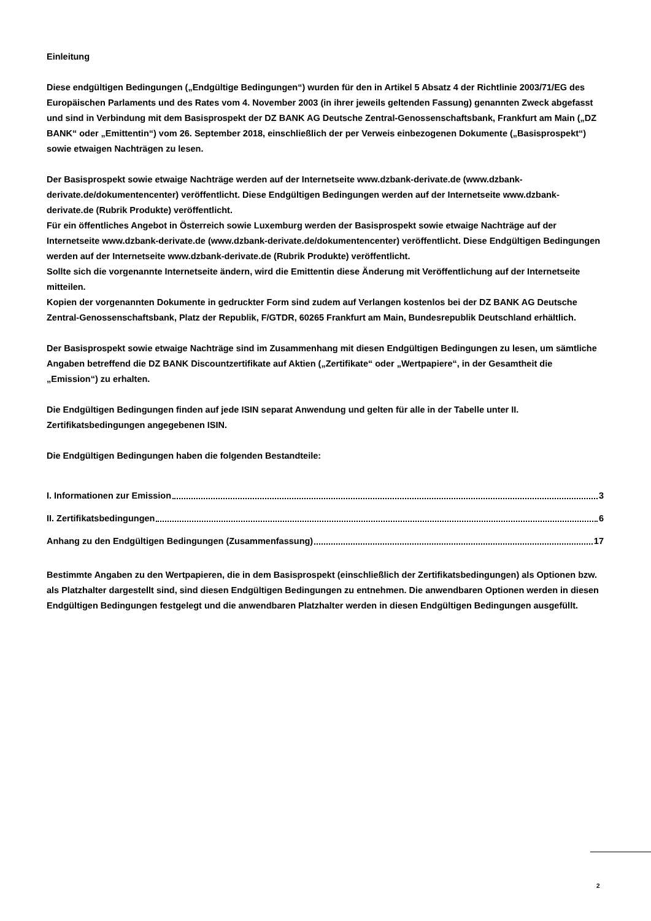Einleitung
Diese endgültigen Bedingungen („Endgültige Bedingungen“) wurden für den in Artikel 5 Absatz 4 der Richtlinie 2003/71/EG des Europäischen Parlaments und des Rates vom 4. November 2003 (in ihrer jeweils geltenden Fassung) genannten Zweck abgefasst und sind in Verbindung mit dem Basisprospekt der DZ BANK AG Deutsche Zentral-Genossenschaftsbank, Frankfurt am Main („DZ BANK“ oder „Emittentin“) vom 26. September 2018, einschließlich der per Verweis einbezogenen Dokumente („Basisprospekt“) sowie etwaigen Nachträgen zu lesen.
Der Basisprospekt sowie etwaige Nachträge werden auf der Internetseite www.dzbank-derivate.de (www.dzbank-derivate.de/dokumentencenter) veröffentlicht. Diese Endgültigen Bedingungen werden auf der Internetseite www.dzbank-derivate.de (Rubrik Produkte) veröffentlicht.
Für ein öffentliches Angebot in Österreich sowie Luxemburg werden der Basisprospekt sowie etwaige Nachträge auf der Internetseite www.dzbank-derivate.de (www.dzbank-derivate.de/dokumentencenter) veröffentlicht. Diese Endgültigen Bedingungen werden auf der Internetseite www.dzbank-derivate.de (Rubrik Produkte) veröffentlicht.
Sollte sich die vorgenannte Internetseite ändern, wird die Emittentin diese Änderung mit Veröffentlichung auf der Internetseite mitteilen.
Kopien der vorgenannten Dokumente in gedruckter Form sind zudem auf Verlangen kostenlos bei der DZ BANK AG Deutsche Zentral-Genossenschaftsbank, Platz der Republik, F/GTDR, 60265 Frankfurt am Main, Bundesrepublik Deutschland erhältlich.
Der Basisprospekt sowie etwaige Nachträge sind im Zusammenhang mit diesen Endgültigen Bedingungen zu lesen, um sämtliche Angaben betreffend die DZ BANK Discountzertifikate auf Aktien („Zertifikate“ oder „Wertpapiere“, in der Gesamtheit die „Emission“) zu erhalten.
Die Endgültigen Bedingungen finden auf jede ISIN separat Anwendung und gelten für alle in der Tabelle unter II. Zertifikatsbedingungen angegebenen ISIN.
Die Endgültigen Bedingungen haben die folgenden Bestandteile:
I. Informationen zur Emission 3
II. Zertifikatsbedingungen 6
Anhang zu den Endgültigen Bedingungen (Zusammenfassung) 17
Bestimmte Angaben zu den Wertpapieren, die in dem Basisprospekt (einschließlich der Zertifikatsbedingungen) als Optionen bzw. als Platzhalter dargestellt sind, sind diesen Endgültigen Bedingungen zu entnehmen. Die anwendbaren Optionen werden in diesen Endgültigen Bedingungen festgelegt und die anwendbaren Platzhalter werden in diesen Endgültigen Bedingungen ausgefüllt.
2